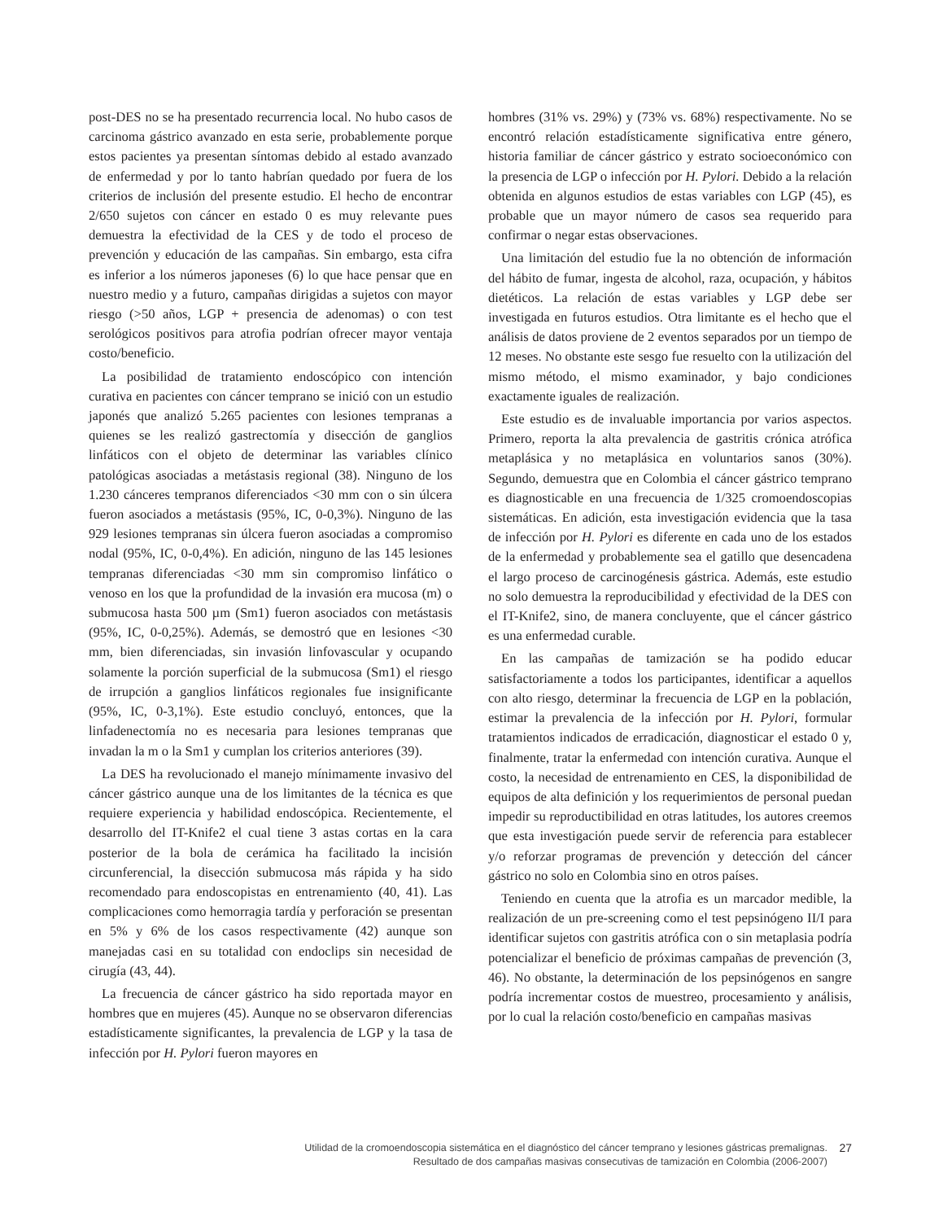post-DES no se ha presentado recurrencia local. No hubo casos de carcinoma gástrico avanzado en esta serie, probablemente porque estos pacientes ya presentan síntomas debido al estado avanzado de enfermedad y por lo tanto habrían quedado por fuera de los criterios de inclusión del presente estudio. El hecho de encontrar 2/650 sujetos con cáncer en estado 0 es muy relevante pues demuestra la efectividad de la CES y de todo el proceso de prevención y educación de las campañas. Sin embargo, esta cifra es inferior a los números japoneses (6) lo que hace pensar que en nuestro medio y a futuro, campañas dirigidas a sujetos con mayor riesgo (>50 años, LGP + presencia de adenomas) o con test serológicos positivos para atrofia podrían ofrecer mayor ventaja costo/beneficio.
La posibilidad de tratamiento endoscópico con intención curativa en pacientes con cáncer temprano se inició con un estudio japonés que analizó 5.265 pacientes con lesiones tempranas a quienes se les realizó gastrectomía y disección de ganglios linfáticos con el objeto de determinar las variables clínico patológicas asociadas a metástasis regional (38). Ninguno de los 1.230 cánceres tempranos diferenciados <30 mm con o sin úlcera fueron asociados a metástasis (95%, IC, 0-0,3%). Ninguno de las 929 lesiones tempranas sin úlcera fueron asociadas a compromiso nodal (95%, IC, 0-0,4%). En adición, ninguno de las 145 lesiones tempranas diferenciadas <30 mm sin compromiso linfático o venoso en los que la profundidad de la invasión era mucosa (m) o submucosa hasta 500 µm (Sm1) fueron asociados con metástasis (95%, IC, 0-0,25%). Además, se demostró que en lesiones <30 mm, bien diferenciadas, sin invasión linfovascular y ocupando solamente la porción superficial de la submucosa (Sm1) el riesgo de irrupción a ganglios linfáticos regionales fue insignificante (95%, IC, 0-3,1%). Este estudio concluyó, entonces, que la linfadenectomía no es necesaria para lesiones tempranas que invadan la m o la Sm1 y cumplan los criterios anteriores (39).
La DES ha revolucionado el manejo mínimamente invasivo del cáncer gástrico aunque una de los limitantes de la técnica es que requiere experiencia y habilidad endoscópica. Recientemente, el desarrollo del IT-Knife2 el cual tiene 3 astas cortas en la cara posterior de la bola de cerámica ha facilitado la incisión circunferencial, la disección submucosa más rápida y ha sido recomendado para endoscopistas en entrenamiento (40, 41). Las complicaciones como hemorragia tardía y perforación se presentan en 5% y 6% de los casos respectivamente (42) aunque son manejadas casi en su totalidad con endoclips sin necesidad de cirugía (43, 44).
La frecuencia de cáncer gástrico ha sido reportada mayor en hombres que en mujeres (45). Aunque no se observaron diferencias estadísticamente significantes, la prevalencia de LGP y la tasa de infección por H. Pylori fueron mayores en
hombres (31% vs. 29%) y (73% vs. 68%) respectivamente. No se encontró relación estadísticamente significativa entre género, historia familiar de cáncer gástrico y estrato socioeconómico con la presencia de LGP o infección por H. Pylori. Debido a la relación obtenida en algunos estudios de estas variables con LGP (45), es probable que un mayor número de casos sea requerido para confirmar o negar estas observaciones.
Una limitación del estudio fue la no obtención de información del hábito de fumar, ingesta de alcohol, raza, ocupación, y hábitos dietéticos. La relación de estas variables y LGP debe ser investigada en futuros estudios. Otra limitante es el hecho que el análisis de datos proviene de 2 eventos separados por un tiempo de 12 meses. No obstante este sesgo fue resuelto con la utilización del mismo método, el mismo examinador, y bajo condiciones exactamente iguales de realización.
Este estudio es de invaluable importancia por varios aspectos. Primero, reporta la alta prevalencia de gastritis crónica atrófica metaplásica y no metaplásica en voluntarios sanos (30%). Segundo, demuestra que en Colombia el cáncer gástrico temprano es diagnosticable en una frecuencia de 1/325 cromoendoscopias sistemáticas. En adición, esta investigación evidencia que la tasa de infección por H. Pylori es diferente en cada uno de los estados de la enfermedad y probablemente sea el gatillo que desencadena el largo proceso de carcinogénesis gástrica. Además, este estudio no solo demuestra la reproducibilidad y efectividad de la DES con el IT-Knife2, sino, de manera concluyente, que el cáncer gástrico es una enfermedad curable.
En las campañas de tamización se ha podido educar satisfactoriamente a todos los participantes, identificar a aquellos con alto riesgo, determinar la frecuencia de LGP en la población, estimar la prevalencia de la infección por H. Pylori, formular tratamientos indicados de erradicación, diagnosticar el estado 0 y, finalmente, tratar la enfermedad con intención curativa. Aunque el costo, la necesidad de entrenamiento en CES, la disponibilidad de equipos de alta definición y los requerimientos de personal puedan impedir su reproductibilidad en otras latitudes, los autores creemos que esta investigación puede servir de referencia para establecer y/o reforzar programas de prevención y detección del cáncer gástrico no solo en Colombia sino en otros países.
Teniendo en cuenta que la atrofia es un marcador medible, la realización de un pre-screening como el test pepsinógeno II/I para identificar sujetos con gastritis atrófica con o sin metaplasia podría potencializar el beneficio de próximas campañas de prevención (3, 46). No obstante, la determinación de los pepsinógenos en sangre podría incrementar costos de muestreo, procesamiento y análisis, por lo cual la relación costo/beneficio en campañas masivas
Utilidad de la cromoendoscopia sistemática en el diagnóstico del cáncer temprano y lesiones gástricas premalignas. 27
Resultado de dos campañas masivas consecutivas de tamización en Colombia (2006-2007)